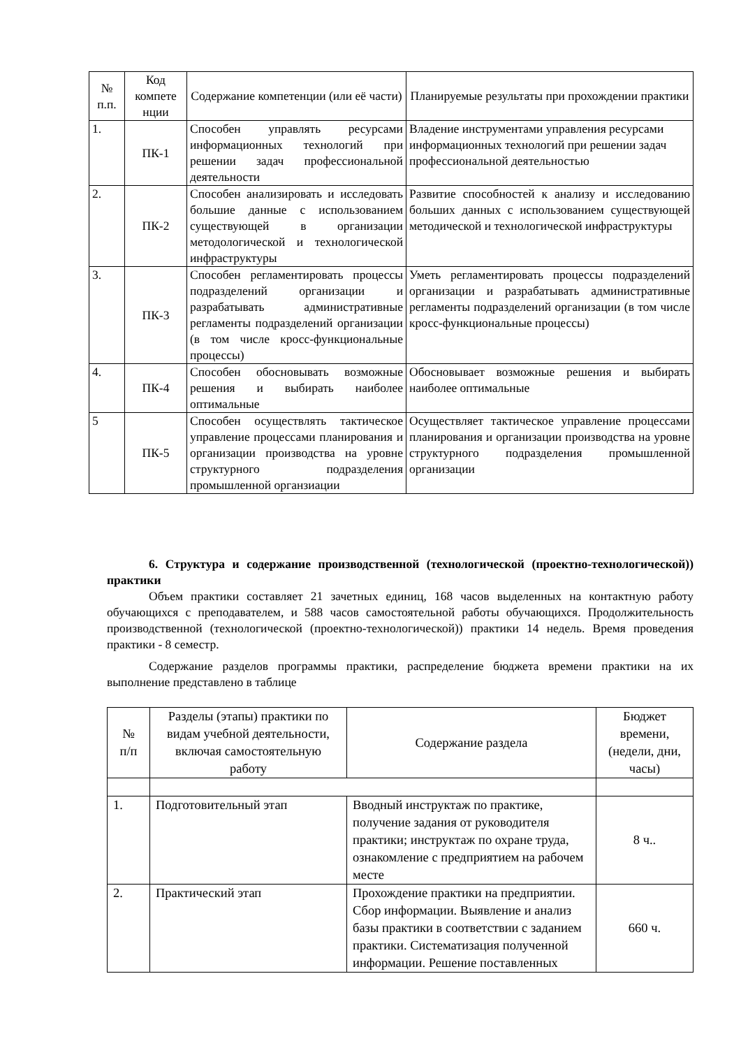| № п.п. | Код компете нции | Содержание компетенции (или её части) | Планируемые результаты при прохождении практики |
| --- | --- | --- | --- |
| 1. | ПК-1 | Способен управлять ресурсами информационных технологий при решении задач профессиональной деятельности | Владение инструментами управления ресурсами информационных технологий при решении задач профессиональной деятельностью |
| 2. | ПК-2 | Способен анализировать и исследовать большие данные с использованием существующей в организации методологической и технологической инфраструктуры | Развитие способностей к анализу и исследованию больших данных с использованием существующей методической и технологической инфраструктуры |
| 3. | ПК-3 | Способен регламентировать процессы подразделений организации и разрабатывать административные регламенты подразделений организации (в том числе кросс-функциональные процессы) | Уметь регламентировать процессы подразделений организации и разрабатывать административные регламенты подразделений организации (в том числе кросс-функциональные процессы) |
| 4. | ПК-4 | Способен обосновывать возможные решения и выбирать наиболее оптимальные | Обосновывает возможные решения и выбирать наиболее оптимальные |
| 5 | ПК-5 | Способен осуществлять тактическое управление процессами планирования и организации производства на уровне структурного подразделения промышленной органзиации | Осуществляет тактическое управление процессами планирования и организации производства на уровне структурного подразделения промышленной организации |
6. Структура и содержание производственной (технологической (проектно-технологической)) практики
Объем практики составляет 21 зачетных единиц, 168 часов выделенных на контактную работу обучающихся с преподавателем, и 588 часов самостоятельной работы обучающихся. Продолжительность производственной (технологической (проектно-технологической)) практики 14 недель. Время проведения практики - 8 семестр.
Содержание разделов программы практики, распределение бюджета времени практики на их выполнение представлено в таблице
| № п/п | Разделы (этапы) практики по видам учебной деятельности, включая самостоятельную работу | Содержание раздела | Бюджет времени, (недели, дни, часы) |
| --- | --- | --- | --- |
| 1. | Подготовительный этап | Вводный инструктаж по практике, получение задания от руководителя практики; инструктаж по охране труда, ознакомление с предприятием на рабочем месте | 8 ч.. |
| 2. | Практический этап | Прохождение практики на предприятии. Сбор информации. Выявление и анализ базы практики в соответствии с заданием практики. Систематизация полученной информации. Решение поставленных | 660 ч. |